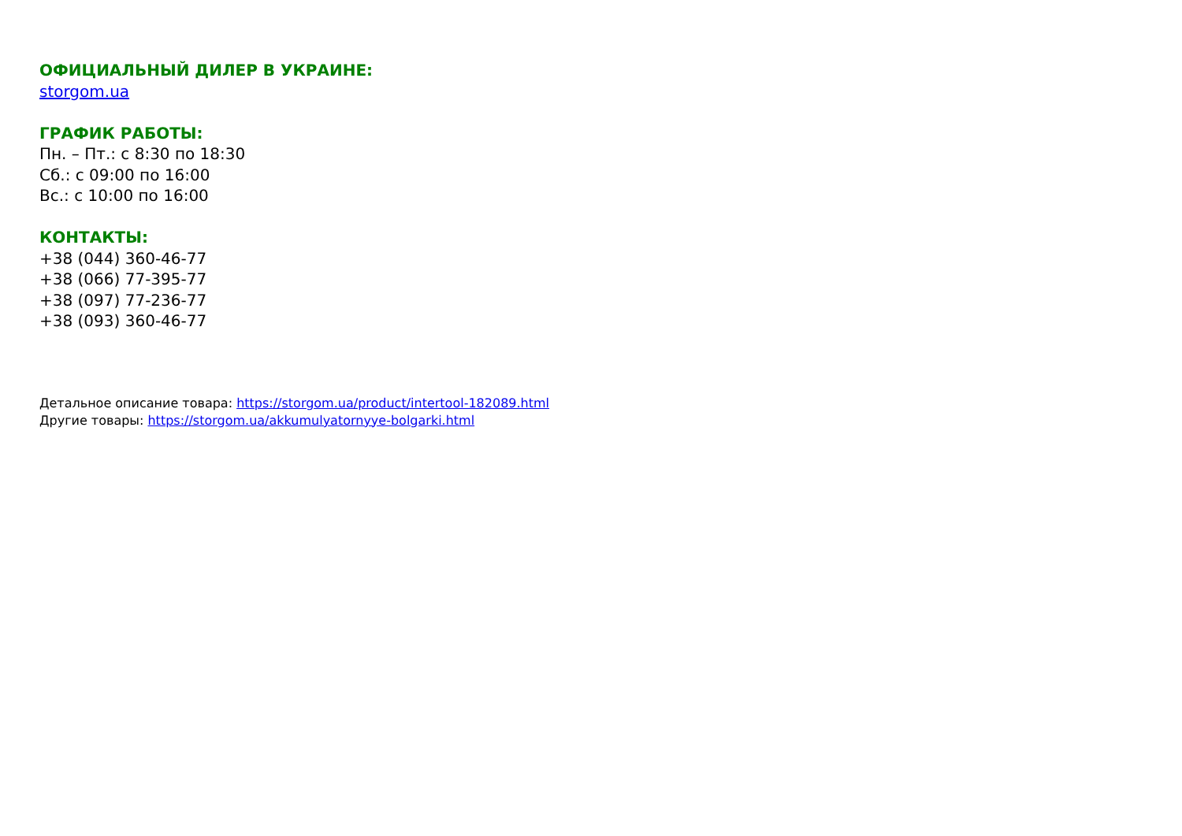ОФИЦИАЛЬНЫЙ ДИЛЕР В УКРАИНЕ:
storgom.ua
ГРАФИК РАБОТЫ:
Пн. – Пт.: с 8:30 по 18:30
Сб.: с 09:00 по 16:00
Вс.: с 10:00 по 16:00
КОНТАКТЫ:
+38 (044) 360-46-77
+38 (066) 77-395-77
+38 (097) 77-236-77
+38 (093) 360-46-77
Детальное описание товара: https://storgom.ua/product/intertool-182089.html
Другие товары: https://storgom.ua/akkumulyatornyye-bolgarki.html